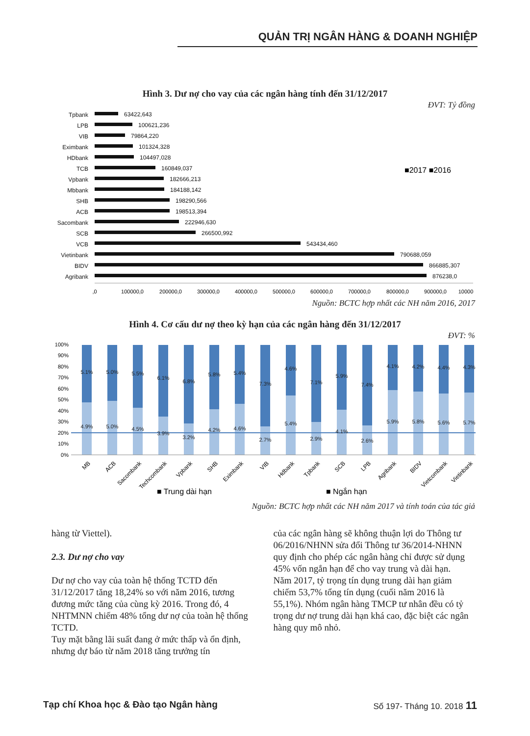QUẢN TRỊ NGÂN HÀNG & DOANH NGHIỆP
Hình 3. Dư nợ cho vay của các ngân hàng tính đến 31/12/2017
ĐVT: Tỷ đồng
Tpbank
63422,643
LPB
100621,236
VIB
79864,220
Eximbank
101324,328
HDbank
104497,028
TCB
160849,037
Vpbank
182666,213
Mbbank
184188,142
SHB
198290,566
ACB
198513,394
Sacombank
222946,630
SCB
266500,992
VCB
543434,460
Vietinbank
790688,059
BIDV
866885,307
Agribank
876238,0
■2017 ■2016
,0
100000,0
200000,0
300000,0
400000,0
500000,0
600000,0
700000,0
800000,0
900000,0
10000
Nguồn: BCTC hợp nhất các NH năm 2016, 2017
Hình 4. Cơ cấu dư nợ theo kỳ hạn của các ngân hàng đến 31/12/2017
ĐVT: %
100%
90%
80%
70%
60%
50%
40%
30%
20%
10%
0%
5.1%
5.0%
5.5%
6.1%
6.8%
5.8%
5.4%
7.3%
4.6%
7.1%
5.9%
7.4%
4.1%
4.2%
4.4%
4.3%
4.9%
5.0%
4.5%
3.9%
3.2%
4.2%
4.6%
2.7%
5.4%
2.9%
4.1%
2.6%
5.9%
5.8%
5.6%
5.7%
MB
ACB
Sacombank
Techcombank
Vpbank
SHB
Eximbank
VIB
Hdbank
Tpbank
SCB
LPB
Agribank
BIDV
Vietcombank
Vietinbank
■ Trung dài hạn
■ Ngắn hạn
Nguồn: BCTC hợp nhất các NH năm 2017 và tính toán của tác giả
hàng từ Viettel).
2.3. Dư nợ cho vay
Dư nợ cho vay của toàn hệ thống TCTD đến 31/12/2017 tăng 18,24% so với năm 2016, tương đương mức tăng của cùng kỳ 2016. Trong đó, 4 NHTMNN chiếm 48% tổng dư nợ của toàn hệ thống TCTD.
Tuy mặt bằng lãi suất đang ở mức thấp và ổn định, nhưng dự báo từ năm 2018 tăng trưởng tín
của các ngân hàng sẽ không thuận lợi do Thông tư 06/2016/NHNN sửa đổi Thông tư 36/2014-NHNN quy định cho phép các ngân hàng chỉ được sử dụng 45% vốn ngắn hạn để cho vay trung và dài hạn.
Năm 2017, tỷ trọng tín dụng trung dài hạn giảm chiếm 53,7% tổng tín dụng (cuối năm 2016 là 55,1%). Nhóm ngân hàng TMCP tư nhân đều có tỷ trọng dư nợ trung dài hạn khá cao, đặc biệt các ngân hàng quy mô nhỏ.
Tạp chí Khoa học & Đào tạo Ngân hàng Số 197- Tháng 10. 2018 11